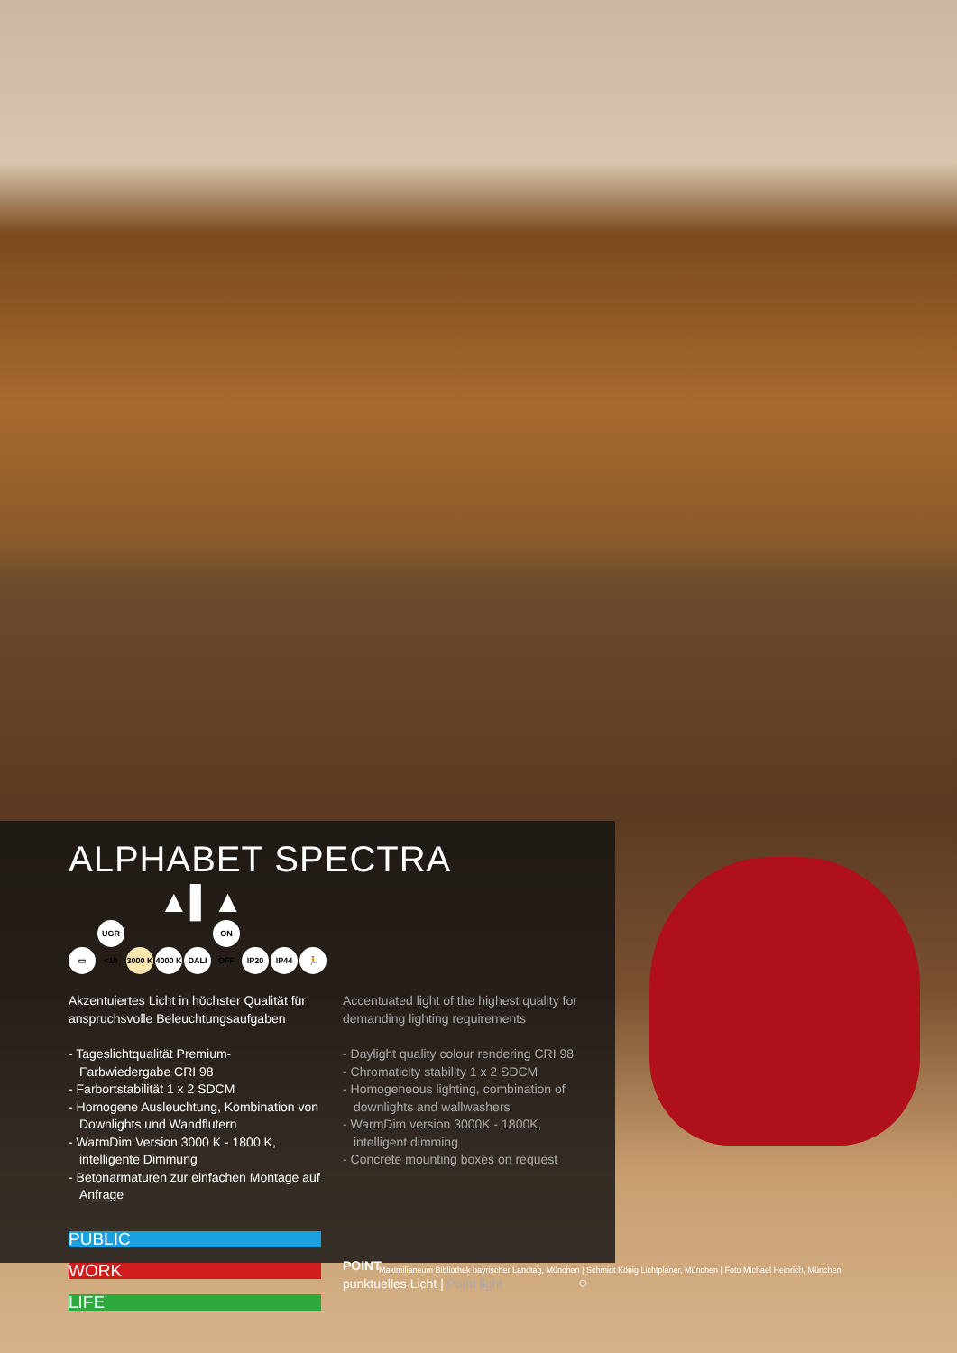ALPHABET SPECTRA ▲▌▲
▭ UGR <19 3000 K 4000 K DALI ON OFF IP20 IP44 🏃
Akzentuiertes Licht in höchster Qualität für anspruchsvolle Beleuchtungsaufgaben
- Tageslichtqualität Premium-Farbwiedergabe CRI 98
- Farbortstabilität 1 x 2 SDCM
- Homogene Ausleuchtung, Kombination von Downlights und Wandflutern
- WarmDim Version 3000 K - 1800 K, intelligente Dimmung
- Betonarmaturen zur einfachen Montage auf Anfrage
PUBLIC
WORK
LIFE
Accentuated light of the highest quality for demanding lighting requirements
- Daylight quality colour rendering CRI 98
- Chromaticity stability 1 x 2 SDCM
- Homogeneous lighting, combination of downlights and wallwashers
- WarmDim version 3000K - 1800K, intelligent dimming
- Concrete mounting boxes on request
POINT
punktuelles Licht | Point light ○
Maximilianeum Bibliothek bayrischer Landtag, München | Schmidt König Lichtplaner, München | Foto Michael Heinrich, München